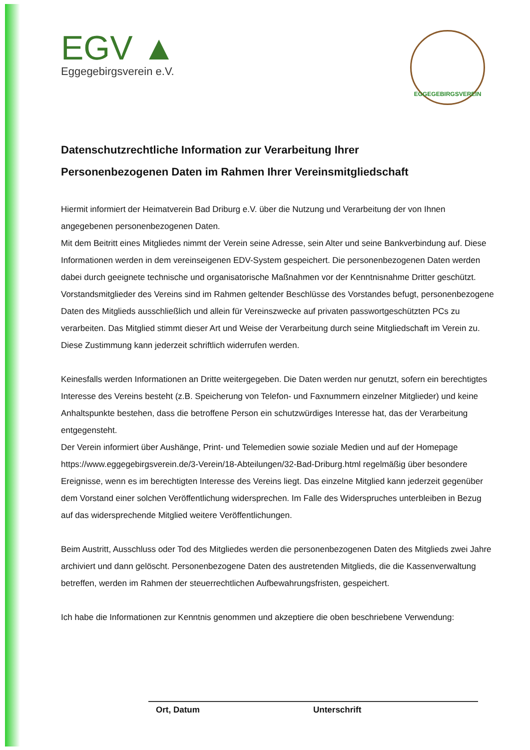EGV ▲
Eggegebirgsverein e.V.
EGGEGEBIRGSVEREIN
Datenschutzrechtliche Information zur Verarbeitung Ihrer
Personenbezogenen Daten im Rahmen Ihrer Vereinsmitgliedschaft
Hiermit informiert der Heimatverein Bad Driburg e.V. über die Nutzung und Verarbeitung der von Ihnen angegebenen personenbezogenen Daten.
Mit dem Beitritt eines Mitgliedes nimmt der Verein seine Adresse, sein Alter und seine Bankverbindung auf. Diese Informationen werden in dem vereinseigenen EDV-System gespeichert. Die personenbezogenen Daten werden dabei durch geeignete technische und organisatorische Maßnahmen vor der Kenntnisnahme Dritter geschützt. Vorstandsmitglieder des Vereins sind im Rahmen geltender Beschlüsse des Vorstandes befugt, personenbezogene Daten des Mitglieds ausschließlich und allein für Vereinszwecke auf privaten passwortgeschützten PCs zu verarbeiten. Das Mitglied stimmt dieser Art und Weise der Verarbeitung durch seine Mitgliedschaft im Verein zu. Diese Zustimmung kann jederzeit schriftlich widerrufen werden.
Keinesfalls werden Informationen an Dritte weitergegeben. Die Daten werden nur genutzt, sofern ein berechtigtes Interesse des Vereins besteht (z.B. Speicherung von Telefon- und Faxnummern einzelner Mitglieder) und keine Anhaltspunkte bestehen, dass die betroffene Person ein schutzwürdiges Interesse hat, das der Verarbeitung entgegensteht.
Der Verein informiert über Aushänge, Print- und Telemedien sowie soziale Medien und auf der Homepage https://www.eggegebirgsverein.de/3-Verein/18-Abteilungen/32-Bad-Driburg.html regelmäßig über besondere Ereignisse, wenn es im berechtigten Interesse des Vereins liegt. Das einzelne Mitglied kann jederzeit gegenüber dem Vorstand einer solchen Veröffentlichung widersprechen. Im Falle des Widerspruches unterbleiben in Bezug auf das widersprechende Mitglied weitere Veröffentlichungen.
Beim Austritt, Ausschluss oder Tod des Mitgliedes werden die personenbezogenen Daten des Mitglieds zwei Jahre archiviert und dann gelöscht. Personenbezogene Daten des austretenden Mitglieds, die die Kassenverwaltung betreffen, werden im Rahmen der steuerrechtlichen Aufbewahrungsfristen, gespeichert.
Ich habe die Informationen zur Kenntnis genommen und akzeptiere die oben beschriebene Verwendung:
Ort, Datum Unterschrift